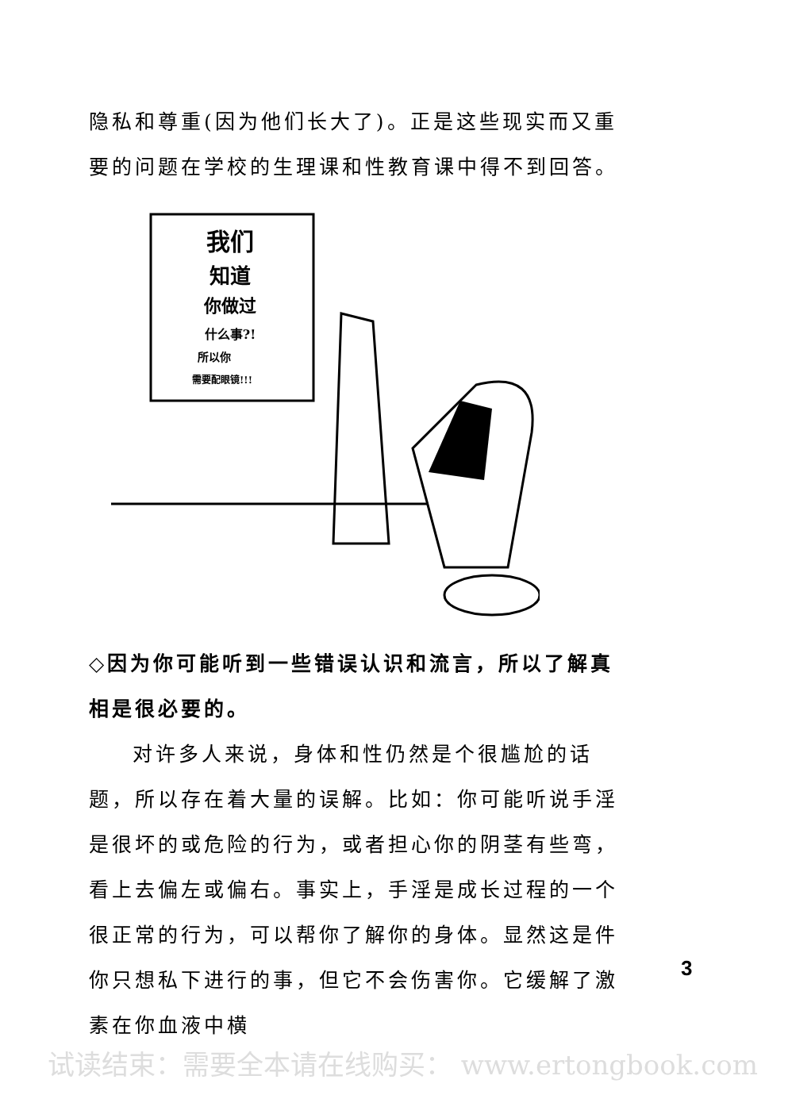隐私和尊重(因为他们长大了)。正是这些现实而又重要的问题在学校的生理课和性教育课中得不到回答。
我们
知道
你做过
什么事?!
所以你
需要配眼镜!!!
◇因为你可能听到一些错误认识和流言，所以了解真相是很必要的。
对许多人来说，身体和性仍然是个很尴尬的话题，所以存在着大量的误解。比如：你可能听说手淫是很坏的或危险的行为，或者担心你的阴茎有些弯，看上去偏左或偏右。事实上，手淫是成长过程的一个很正常的行为，可以帮你了解你的身体。显然这是件你只想私下进行的事，但它不会伤害你。它缓解了激素在你血液中横
3
试读结束：需要全本请在线购买： www.ertongbook.com